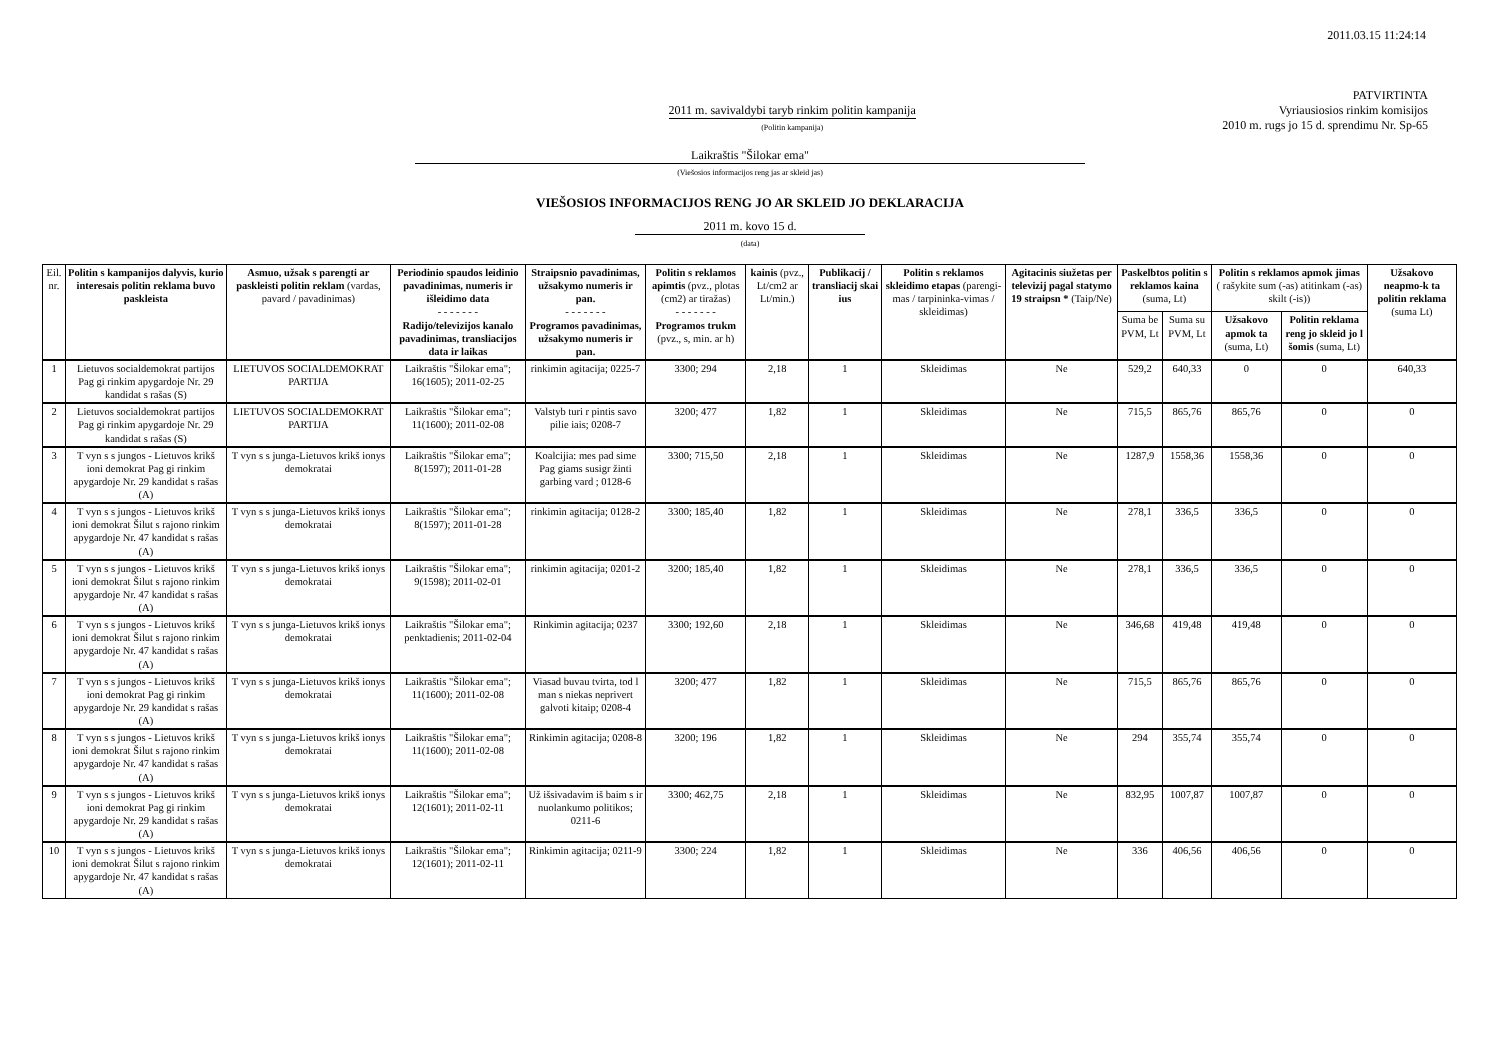2011.03.15 11:24:14
2011 m. savivaldybi taryb rinkim politin kampanija
(Politin kampanija)
PATVIRTINTA
Vyriausiosios rinkim komisijos
2010 m. rugs jo 15 d. sprendimu Nr. Sp-65
Laikraštis "Šilokar ema"
(Viešosios informacijos reng jas ar skleid jas)
VIEŠOSIOS INFORMACIJOS RENG JO AR SKLEID JO DEKLARACIJA
2011 m. kovo 15 d.
(data)
| Eil. nr. | Politin s kampanijos dalyvis, kurio interesais politin reklama buvo paskleista | Asmuo, užsak s parengti ar paskleisti politin reklam (vardas, pavard / pavadinimas) | Periodinio spaudos leidinio pavadinimas, numeris ir išleidimo data - - - - - - - Radijo/televizijos kanalo pavadinimas, transliacijos data ir laikas | Straipsnio pavadinimas, užsakymo numeris ir pan. - - - - - - - Programos pavadinimas, užsakymo numeris ir pan. | Politin s reklamos apimtis (pvz., plotas (cm2) ar tiražas) - - - - - - - Programos trukm (pvz., s, min. ar h) | kainis (pvz., Lt/cm2 ar Lt/min.) | Publikacij / transliacij skai ius | Politin s reklamos skleidimo etapas (parengi-mas / tarpininka-vimas / skleidimas) | Agitacinis siužetas per televizij pagal statymo 19 straipsn * (Taip/Ne) | Paskelbtos politin s reklamos kaina (suma, Lt) | | Politin s reklamos apmok jimas ( rašykite sum (-as) atitinkam (-as) skilt (-is)) | | Užsakovo neapmo-k ta politin reklama (suma Lt) |
| --- | --- | --- | --- | --- | --- | --- | --- | --- | --- | --- | --- | --- | --- | --- |
| | | | | | | | | | | Suma be PVM, Lt | Suma su PVM, Lt | Užsakovo apmok ta (suma, Lt) | Politin reklama reng jo skleid jo l šomis (suma, Lt) | |
| 1 | Lietuvos socialdemokrat partijos Pag gi rinkim apygardoje Nr. 29 kandidat s rašas (S) | LIETUVOS SOCIALDEMOKRAT PARTIJA | Laikraštis "Šilokar ema"; 16(1605); 2011-02-25 | rinkimin agitacija; 0225-7 | 3300; 294 | 2,18 | 1 | Skleidimas | Ne | 529,2 | 640,33 | 0 | 0 | 640,33 |
| 2 | Lietuvos socialdemokrat partijos Pag gi rinkim apygardoje Nr. 29 kandidat s rašas (S) | LIETUVOS SOCIALDEMOKRAT PARTIJA | Laikraštis "Šilokar ema"; 11(1600); 2011-02-08 | Valstyb turi r pintis savo pilie iais; 0208-7 | 3200; 477 | 1,82 | 1 | Skleidimas | Ne | 715,5 | 865,76 | 865,76 | 0 | 0 |
| 3 | T vyn s s jungos - Lietuvos krikš ioni demokrat Pag gi rinkim apygardoje Nr. 29 kandidat s rašas (A) | T vyn s s junga-Lietuvos krikš ionys demokratai | Laikraštis "Šilokar ema"; 8(1597); 2011-01-28 | Koalcijia: mes pad sime Pag giams susigr žinti garbing vard ; 0128-6 | 3300; 715,50 | 2,18 | 1 | Skleidimas | Ne | 1287,9 | 1558,36 | 1558,36 | 0 | 0 |
| 4 | T vyn s s jungos - Lietuvos krikš ioni demokrat Šilut s rajono rinkim apygardoje Nr. 47 kandidat s rašas (A) | T vyn s s junga-Lietuvos krikš ionys demokratai | Laikraštis "Šilokar ema"; 8(1597); 2011-01-28 | rinkimin agitacija; 0128-2 | 3300; 185,40 | 1,82 | 1 | Skleidimas | Ne | 278,1 | 336,5 | 336,5 | 0 | 0 |
| 5 | T vyn s s jungos - Lietuvos krikš ioni demokrat Šilut s rajono rinkim apygardoje Nr. 47 kandidat s rašas (A) | T vyn s s junga-Lietuvos krikš ionys demokratai | Laikraštis "Šilokar ema"; 9(1598); 2011-02-01 | rinkimin agitacija; 0201-2 | 3200; 185,40 | 1,82 | 1 | Skleidimas | Ne | 278,1 | 336,5 | 336,5 | 0 | 0 |
| 6 | T vyn s s jungos - Lietuvos krikš ioni demokrat Šilut s rajono rinkim apygardoje Nr. 47 kandidat s rašas (A) | T vyn s s junga-Lietuvos krikš ionys demokratai | Laikraštis "Šilokar ema"; penktadienis; 2011-02-04 | Rinkimin agitacija; 0237 | 3300; 192,60 | 2,18 | 1 | Skleidimas | Ne | 346,68 | 419,48 | 419,48 | 0 | 0 |
| 7 | T vyn s s jungos - Lietuvos krikš ioni demokrat Pag gi rinkim apygardoje Nr. 29 kandidat s rašas (A) | T vyn s s junga-Lietuvos krikš ionys demokratai | Laikraštis "Šilokar ema"; 11(1600); 2011-02-08 | Viasad buvau tvirta, tod l man s niekas neprivert galvoti kitaip; 0208-4 | 3200; 477 | 1,82 | 1 | Skleidimas | Ne | 715,5 | 865,76 | 865,76 | 0 | 0 |
| 8 | T vyn s s jungos - Lietuvos krikš ioni demokrat Šilut s rajono rinkim apygardoje Nr. 47 kandidat s rašas (A) | T vyn s s junga-Lietuvos krikš ionys demokratai | Laikraštis "Šilokar ema"; 11(1600); 2011-02-08 | Rinkimin agitacija; 0208-8 | 3200; 196 | 1,82 | 1 | Skleidimas | Ne | 294 | 355,74 | 355,74 | 0 | 0 |
| 9 | T vyn s s jungos - Lietuvos krikš ioni demokrat Pag gi rinkim apygardoje Nr. 29 kandidat s rašas (A) | T vyn s s junga-Lietuvos krikš ionys demokratai | Laikraštis "Šilokar ema"; 12(1601); 2011-02-11 | Už išsivadavim iš baim s ir nuolankumo politikos; 0211-6 | 3300; 462,75 | 2,18 | 1 | Skleidimas | Ne | 832,95 | 1007,87 | 1007,87 | 0 | 0 |
| 10 | T vyn s s jungos - Lietuvos krikš ioni demokrat Šilut s rajono rinkim apygardoje Nr. 47 kandidat s rašas (A) | T vyn s s junga-Lietuvos krikš ionys demokratai | Laikraštis "Šilokar ema"; 12(1601); 2011-02-11 | Rinkimin agitacija; 0211-9 | 3300; 224 | 1,82 | 1 | Skleidimas | Ne | 336 | 406,56 | 406,56 | 0 | 0 |